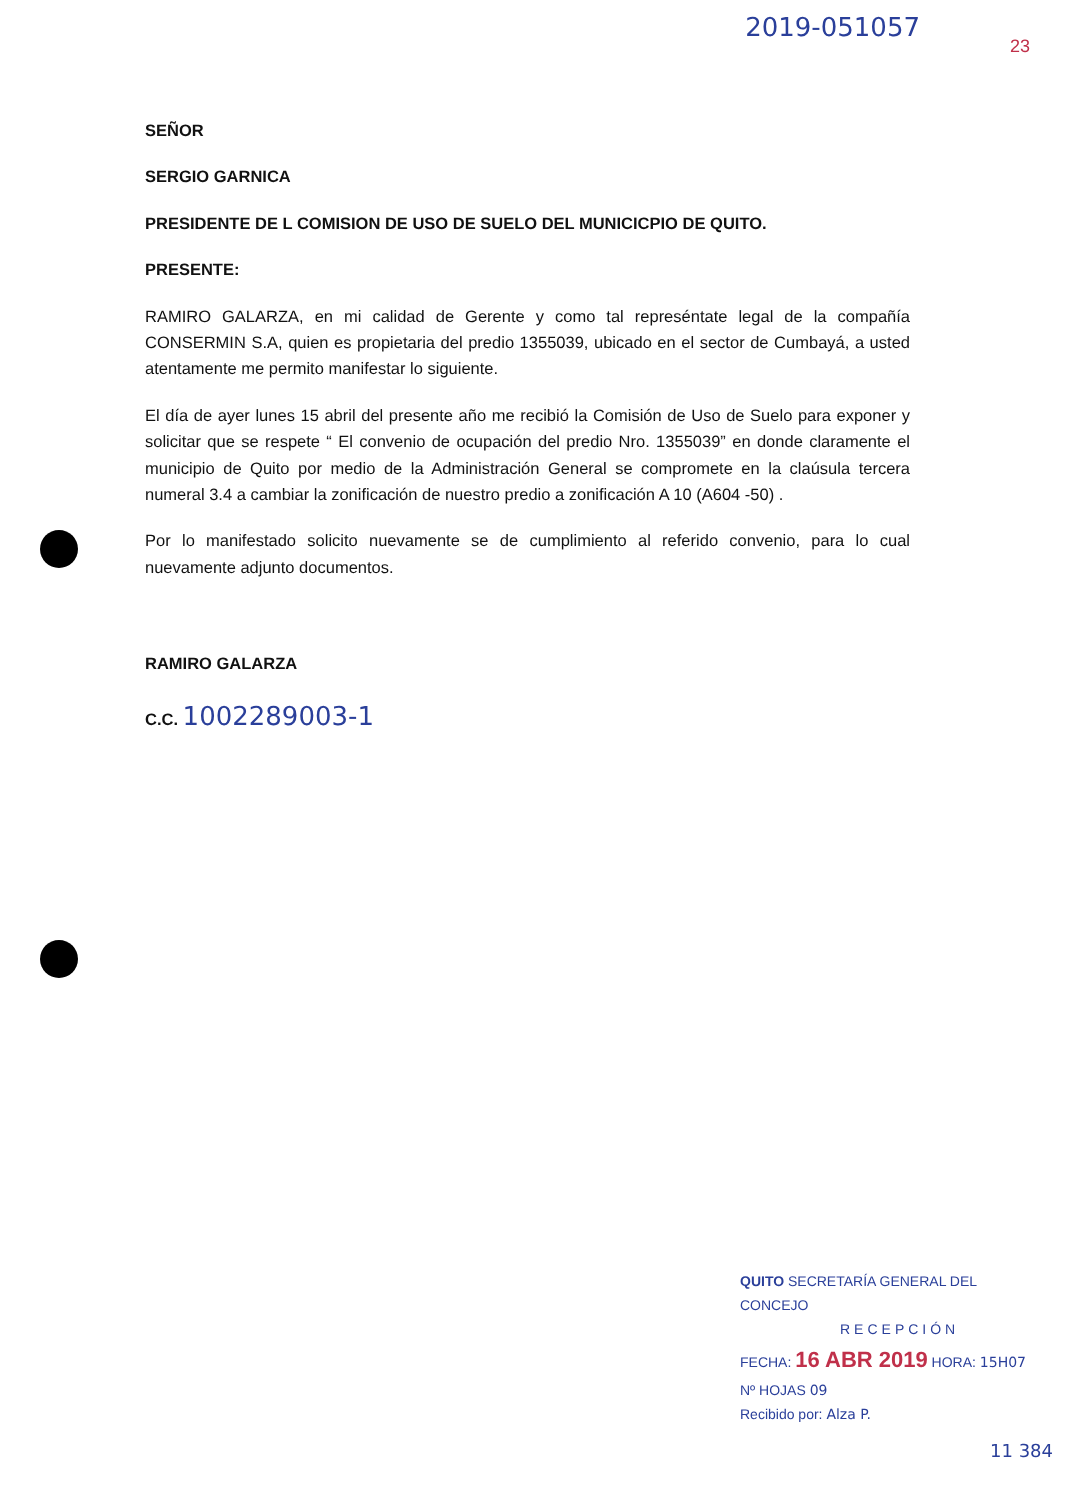2019-051057
23
SEÑOR
SERGIO GARNICA
PRESIDENTE DE L COMISION DE USO DE SUELO DEL MUNICICPIO DE QUITO.
PRESENTE:
RAMIRO GALARZA, en mi calidad de Gerente y como tal represéntate legal de la compañía CONSERMIN S.A, quien es propietaria del predio 1355039, ubicado en el sector de Cumbayá, a usted atentamente me permito manifestar lo siguiente.
El día de ayer lunes 15 abril del presente año me recibió la Comisión de Uso de Suelo para exponer y solicitar que se respete “ El convenio de ocupación del predio Nro. 1355039” en donde claramente el municipio de Quito por medio de la Administración General se compromete en la claúsula tercera numeral 3.4 a cambiar la zonificación de nuestro predio a zonificación A 10 (A604 -50) .
Por lo manifestado solicito nuevamente se de cumplimiento al referido convenio, para lo cual nuevamente adjunto documentos.
RAMIRO GALARZA
C.C. 1002289003-1
QUITO SECRETARÍA GENERAL DEL CONCEJO
RECEPCIÓN
FECHA: 16 ABR 2019 HORA: 15H07
Nº HOJAS 09
Recibido por: Alza P.
11 384